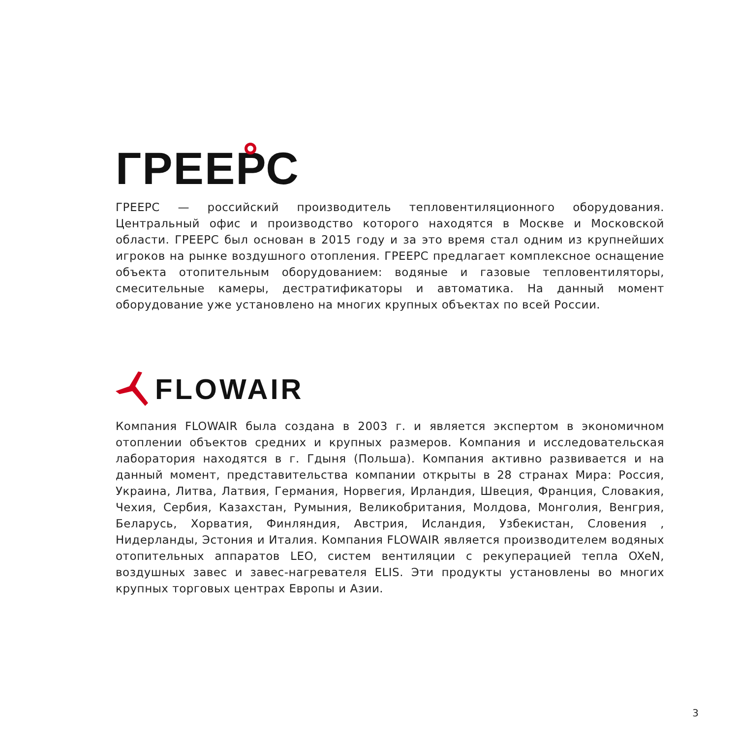ГРЕЕРС
ГРЕЕРС — российский производитель тепловентиляционного оборудования. Центральный офис и производство которого находятся в Москве и Московской области. ГРЕЕРС был основан в 2015 году и за это время стал одним из крупнейших игроков на рынке воздушного отопления. ГРЕЕРС предлагает комплексное оснащение объекта отопительным оборудованием: водяные и газовые тепловентиляторы, смесительные камеры, дестратификаторы и автоматика. На данный момент оборудование уже установлено на многих крупных объектах по всей России.
FLOWAIR
Компания FLOWAIR была создана в 2003 г. и является экспертом в экономичном отоплении объектов средних и крупных размеров. Компания и исследовательская лаборатория находятся в г. Гдыня (Польша). Компания активно развивается и на данный момент, представительства компании открыты в 28 странах Мира: Россия, Украина, Литва, Латвия, Германия, Норвегия, Ирландия, Швеция, Франция, Словакия, Чехия, Сербия, Казахстан, Румыния, Великобритания, Молдова, Монголия, Венгрия, Беларусь, Хорватия, Финляндия, Австрия, Исландия, Узбекистан, Словения , Нидерланды, Эстония и Италия. Компания FLOWAIR является производителем водяных отопительных аппаратов LEO, систем вентиляции с рекуперацией тепла OXeN, воздушных завес и завес-нагревателя ELIS. Эти продукты установлены во многих крупных торговых центрах Европы и Азии.
3